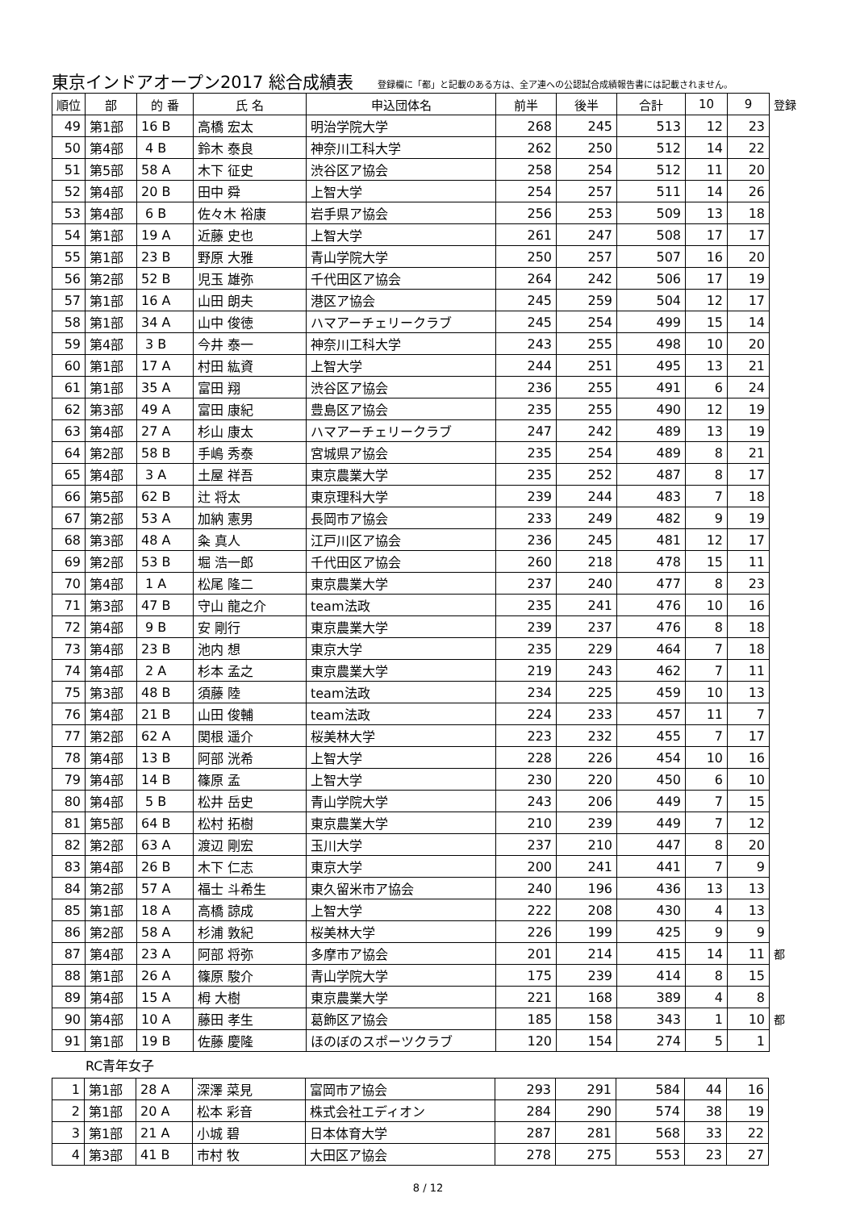東京インドアオープン2017 総合成績表 登録欄に「都」と記載のある方は、全ア連への公認試合成績報告書には記載されません。
| 順位 | 部 | 的 番 | 氏 名 | 申込団体名 | 前半 | 後半 | 合計 | 10 | 9 | 登録 |
| --- | --- | --- | --- | --- | --- | --- | --- | --- | --- | --- |
| 49 | 第1部 | 16 B | 高橋 宏太 | 明治学院大学 | 268 | 245 | 513 | 12 | 23 | |
| 50 | 第4部 | 4 B | 鈴木 泰良 | 神奈川工科大学 | 262 | 250 | 512 | 14 | 22 | |
| 51 | 第5部 | 58 A | 木下 征史 | 渋谷区ア協会 | 258 | 254 | 512 | 11 | 20 | |
| 52 | 第4部 | 20 B | 田中 舜 | 上智大学 | 254 | 257 | 511 | 14 | 26 | |
| 53 | 第4部 | 6 B | 佐々木 裕康 | 岩手県ア協会 | 256 | 253 | 509 | 13 | 18 | |
| 54 | 第1部 | 19 A | 近藤 史也 | 上智大学 | 261 | 247 | 508 | 17 | 17 | |
| 55 | 第1部 | 23 B | 野原 大雅 | 青山学院大学 | 250 | 257 | 507 | 16 | 20 | |
| 56 | 第2部 | 52 B | 児玉 雄弥 | 千代田区ア協会 | 264 | 242 | 506 | 17 | 19 | |
| 57 | 第1部 | 16 A | 山田 朗夫 | 港区ア協会 | 245 | 259 | 504 | 12 | 17 | |
| 58 | 第1部 | 34 A | 山中 俊徳 | ハマアーチェリークラブ | 245 | 254 | 499 | 15 | 14 | |
| 59 | 第4部 | 3 B | 今井 泰一 | 神奈川工科大学 | 243 | 255 | 498 | 10 | 20 | |
| 60 | 第1部 | 17 A | 村田 紘資 | 上智大学 | 244 | 251 | 495 | 13 | 21 | |
| 61 | 第1部 | 35 A | 富田 翔 | 渋谷区ア協会 | 236 | 255 | 491 | 6 | 24 | |
| 62 | 第3部 | 49 A | 富田 康紀 | 豊島区ア協会 | 235 | 255 | 490 | 12 | 19 | |
| 63 | 第4部 | 27 A | 杉山 康太 | ハマアーチェリークラブ | 247 | 242 | 489 | 13 | 19 | |
| 64 | 第2部 | 58 B | 手嶋 秀泰 | 宮城県ア協会 | 235 | 254 | 489 | 8 | 21 | |
| 65 | 第4部 | 3 A | 土屋 祥吾 | 東京農業大学 | 235 | 252 | 487 | 8 | 17 | |
| 66 | 第5部 | 62 B | 辻 将太 | 東京理科大学 | 239 | 244 | 483 | 7 | 18 | |
| 67 | 第2部 | 53 A | 加納 憲男 | 長岡市ア協会 | 233 | 249 | 482 | 9 | 19 | |
| 68 | 第3部 | 48 A | 粂 真人 | 江戸川区ア協会 | 236 | 245 | 481 | 12 | 17 | |
| 69 | 第2部 | 53 B | 堀 浩一郎 | 千代田区ア協会 | 260 | 218 | 478 | 15 | 11 | |
| 70 | 第4部 | 1 A | 松尾 隆二 | 東京農業大学 | 237 | 240 | 477 | 8 | 23 | |
| 71 | 第3部 | 47 B | 守山 龍之介 | team法政 | 235 | 241 | 476 | 10 | 16 | |
| 72 | 第4部 | 9 B | 安 剛行 | 東京農業大学 | 239 | 237 | 476 | 8 | 18 | |
| 73 | 第4部 | 23 B | 池内 想 | 東京大学 | 235 | 229 | 464 | 7 | 18 | |
| 74 | 第4部 | 2 A | 杉本 孟之 | 東京農業大学 | 219 | 243 | 462 | 7 | 11 | |
| 75 | 第3部 | 48 B | 須藤 陸 | team法政 | 234 | 225 | 459 | 10 | 13 | |
| 76 | 第4部 | 21 B | 山田 俊輔 | team法政 | 224 | 233 | 457 | 11 | 7 | |
| 77 | 第2部 | 62 A | 関根 遥介 | 桜美林大学 | 223 | 232 | 455 | 7 | 17 | |
| 78 | 第4部 | 13 B | 阿部 洸希 | 上智大学 | 228 | 226 | 454 | 10 | 16 | |
| 79 | 第4部 | 14 B | 篠原 孟 | 上智大学 | 230 | 220 | 450 | 6 | 10 | |
| 80 | 第4部 | 5 B | 松井 岳史 | 青山学院大学 | 243 | 206 | 449 | 7 | 15 | |
| 81 | 第5部 | 64 B | 松村 拓樹 | 東京農業大学 | 210 | 239 | 449 | 7 | 12 | |
| 82 | 第2部 | 63 A | 渡辺 剛宏 | 玉川大学 | 237 | 210 | 447 | 8 | 20 | |
| 83 | 第4部 | 26 B | 木下 仁志 | 東京大学 | 200 | 241 | 441 | 7 | 9 | |
| 84 | 第2部 | 57 A | 福士 斗希生 | 東久留米市ア協会 | 240 | 196 | 436 | 13 | 13 | |
| 85 | 第1部 | 18 A | 高橋 諒成 | 上智大学 | 222 | 208 | 430 | 4 | 13 | |
| 86 | 第2部 | 58 A | 杉浦 敦紀 | 桜美林大学 | 226 | 199 | 425 | 9 | 9 | |
| 87 | 第4部 | 23 A | 阿部 将弥 | 多摩市ア協会 | 201 | 214 | 415 | 14 | 11 | 都 |
| 88 | 第1部 | 26 A | 篠原 駿介 | 青山学院大学 | 175 | 239 | 414 | 8 | 15 | |
| 89 | 第4部 | 15 A | 栂 大樹 | 東京農業大学 | 221 | 168 | 389 | 4 | 8 | |
| 90 | 第4部 | 10 A | 藤田 孝生 | 葛飾区ア協会 | 185 | 158 | 343 | 1 | 10 | 都 |
| 91 | 第1部 | 19 B | 佐藤 慶隆 | ほのぼのスポーツクラブ | 120 | 154 | 274 | 5 | 1 | |
RC青年女子
| 1 | 第1部 | 28 A | 深澤 菜見 | 富岡市ア協会 | 293 | 291 | 584 | 44 | 16 |
| 2 | 第1部 | 20 A | 松本 彩音 | 株式会社エディオン | 284 | 290 | 574 | 38 | 19 |
| 3 | 第1部 | 21 A | 小城 碧 | 日本体育大学 | 287 | 281 | 568 | 33 | 22 |
| 4 | 第3部 | 41 B | 市村 牧 | 大田区ア協会 | 278 | 275 | 553 | 23 | 27 |
8 / 12